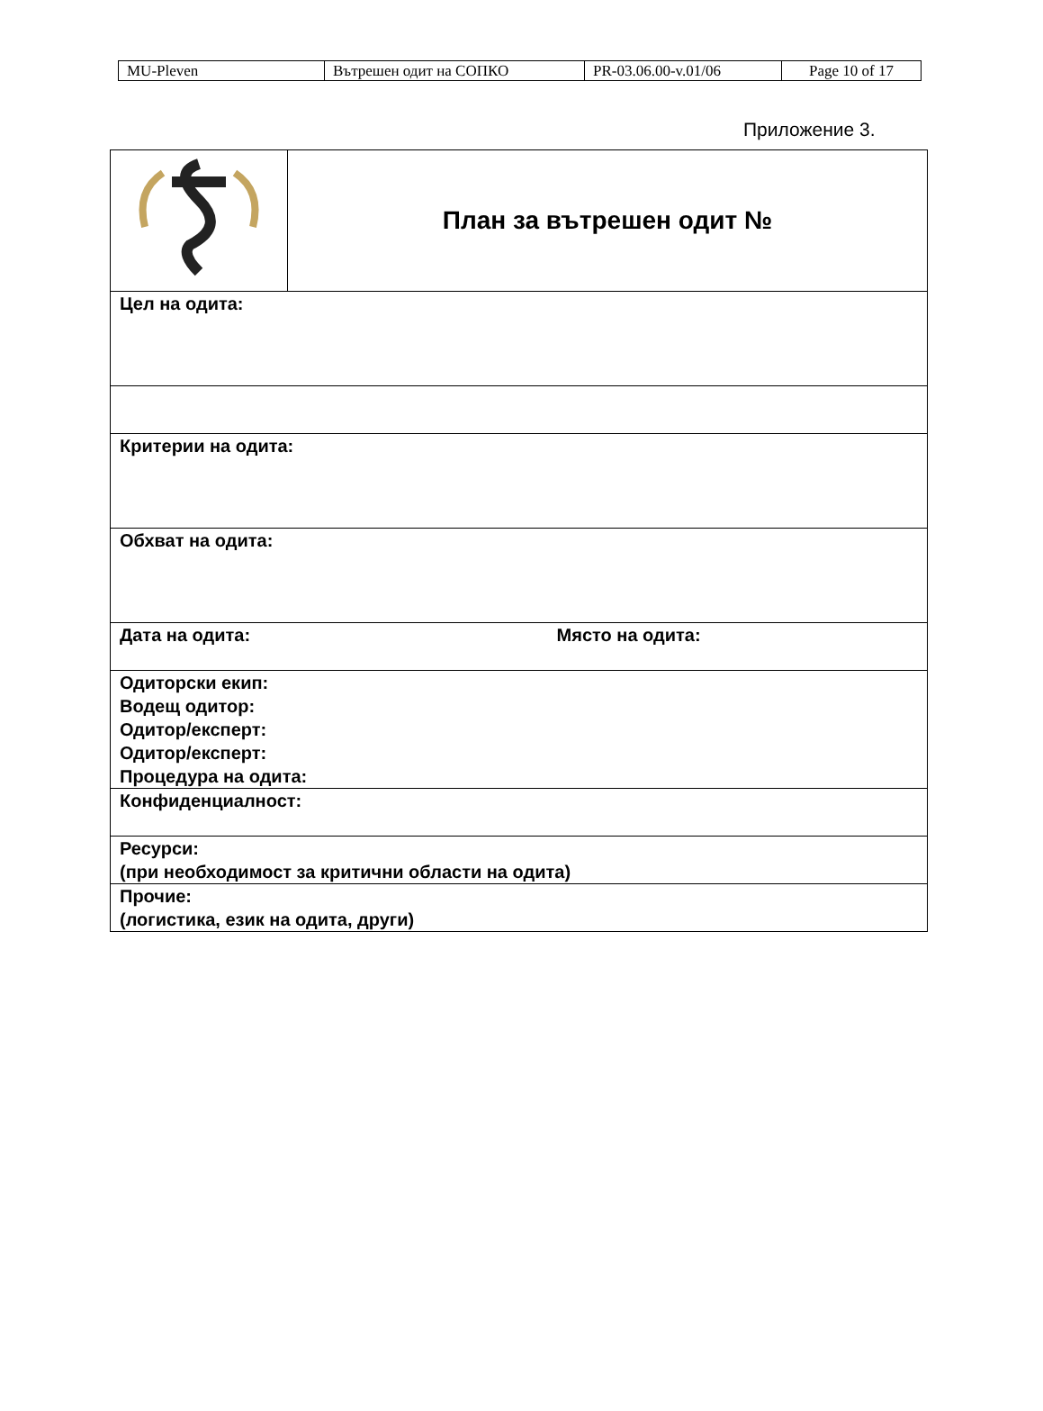| MU-Pleven | Вътрешен одит на СОПКО | PR-03.06.00-v.01/06 | Page 10 of 17 |
Приложение 3.
| | План за вътрешен одит № |
| Цел на одита: | |
| Критерии на одита: | |
| Обхват на одита: | |
| Дата на одита: Място на одита: | |
| Одиторски екип: Водещ одитор: Одитор/експерт: Одитор/експерт: Процедура на одита: | |
| Конфиденциалност: | |
| Ресурси: (при необходимост за критични области на одита) | |
| Прочие: (логистика, език на одита, други) | |